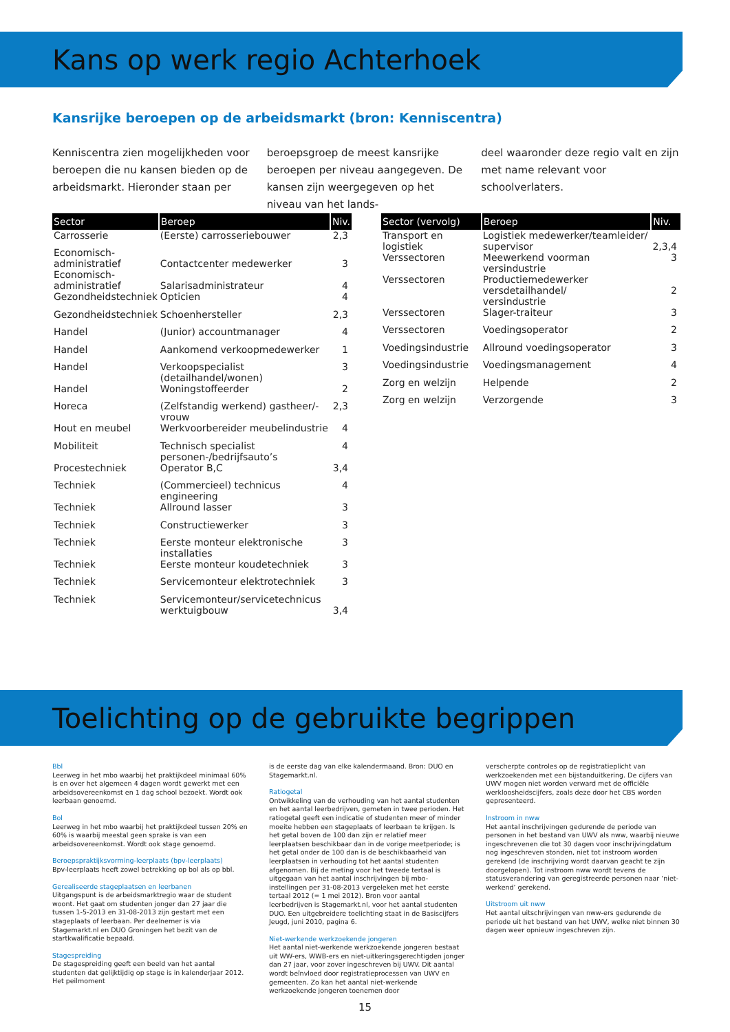Kans op werk regio Achterhoek
Kansrijke beroepen op de arbeidsmarkt (bron: Kenniscentra)
Kenniscentra zien mogelijkheden voor beroepen die nu kansen bieden op de arbeidsmarkt. Hieronder staan per
beroepsgroep de meest kansrijke beroepen per niveau aangegeven. De kansen zijn weergegeven op het niveau van het lands-
deel waaronder deze regio valt en zijn met name relevant voor schoolverlaters.
| Sector | Beroep | Niv. |
| --- | --- | --- |
| Carrosserie | (Eerste) carrosseriebouwer | 2,3 |
| Economisch- administratief | Contactcenter medewerker | 3 |
| Economisch- administratief | Salarisadministrateur | 4 |
| Gezondheidstechniek | Opticien | 4 |
| Gezondheidstechniek | Schoenhersteller | 2,3 |
| Handel | (Junior) accountmanager | 4 |
| Handel | Aankomend verkoopmedewerker | 1 |
| Handel | Verkoopspecialist (detailhandel/wonen) | 3 |
| Handel | Woningstoffeerder | 2 |
| Horeca | (Zelfstandig werkend) gastheer/-vrouw | 2,3 |
| Hout en meubel | Werkvoorbereider meubelindustrie | 4 |
| Mobiliteit | Technisch specialist personen-/bedrijfsauto’s | 4 |
| Procestechniek | Operator B,C | 3,4 |
| Techniek | (Commercieel) technicus engineering | 4 |
| Techniek | Allround lasser | 3 |
| Techniek | Constructiewerker | 3 |
| Techniek | Eerste monteur elektronische installaties | 3 |
| Techniek | Eerste monteur koudetechniek | 3 |
| Techniek | Servicemonteur elektrotechniek | 3 |
| Techniek | Servicemonteur/servicetechnicus werktuigbouw | 3,4 |
| Sector (vervolg) | Beroep | Niv. |
| --- | --- | --- |
| Transport en logistiek | Logistiek medewerker/teamleider/ supervisor | 2,3,4 |
| Verssectoren | Meewerkend voorman versindustrie | 3 |
| Verssectoren | Productiemedewerker versdetailhandel/ versindustrie | 2 |
| Verssectoren | Slager-traiteur | 3 |
| Verssectoren | Voedingsoperator | 2 |
| Voedingsindustrie | Allround voedingsoperator | 3 |
| Voedingsindustrie | Voedingsmanagement | 4 |
| Zorg en welzijn | Helpende | 2 |
| Zorg en welzijn | Verzorgende | 3 |
Toelichting op de gebruikte begrippen
Bbl
Leerweg in het mbo waarbij het praktijkdeel minimaal 60% is en over het algemeen 4 dagen wordt gewerkt met een arbeids­overeenkomst en 1 dag school bezoekt. Wordt ook leerbaan genoemd.
Bol
Leerweg in het mbo waarbij het praktijkdeel tussen 20% en 60% is waarbij meestal geen sprake is van een arbeidsovereenkomst. Wordt ook stage genoemd.
Beroepspraktijksvorming-leerplaats (bpv-leerplaats)
Bpv-leerplaats heeft zowel betrekking op bol als op bbl.
Gerealiseerde stageplaatsen en leerbanen
Uitgangspunt is de arbeidsmarktregio waar de student woont. Het gaat om studenten jonger dan 27 jaar die tussen 1-5-2013 en 31-08-2013 zijn gestart met een stageplaats of leerbaan. Per deelnemer is via Stagemarkt.nl en DUO Groningen het bezit van de startkwalificatie bepaald.
Stagespreiding
De stagespreiding geeft een beeld van het aantal studenten dat gelijktijdig op stage is in kalenderjaar 2012. Het peilmoment
is de eerste dag van elke kalendermaand. Bron: DUO en Stagemarkt.nl.
Ratiogetal
Ontwikkeling van de verhouding van het aantal studenten en het aantal leerbedrijven, gemeten in twee perioden. Het ratiogetal geeft een indicatie of studenten meer of minder moeite hebben een stageplaats of leerbaan te krijgen. Is het getal boven de 100 dan zijn er relatief meer leerplaatsen beschikbaar dan in de vorige meetperiode; is het getal onder de 100 dan is de beschikbaarheid van leerplaatsen in verhouding tot het aantal studenten afgenomen. Bij de meting voor het tweede tertaal is uitgegaan van het aantal inschrijvingen bij mbo-instellingen per 31-08-2013 vergeleken met het eerste tertaal 2012 (= 1 mei 2012). Bron voor aantal leerbedrijven is Stagemarkt.nl, voor het aantal studenten DUO. Een uitgebreidere toelichting staat in de Basiscijfers Jeugd, juni 2010, pagina 6.
Niet-werkende werkzoekende jongeren
Het aantal niet-werkende werkzoekende jongeren bestaat uit WW-ers, WWB-ers en niet-uitkeringsgerechtigden jonger dan 27 jaar, voor zover ingeschreven bij UWV. Dit aantal wordt beïnvloed door registratieprocessen van UWV en gemeenten. Zo kan het aantal niet-werkende werkzoekende jongeren toenemen door
verscherpte controles op de registratieplicht van werkzoeken­den met een bijstanduitkering. De cijfers van UWV mogen niet worden verward met de officiële werkloosheidscijfers, zoals deze door het CBS worden gepresenteerd.
Instroom in nww
Het aantal inschrijvingen gedurende de periode van personen in het bestand van UWV als nww, waarbij nieuwe ingeschrevenen die tot 30 dagen voor inschrijvingdatum nog ingeschreven ston­den, niet tot instroom worden gerekend (de inschrijving wordt daarvan geacht te zijn doorgelopen). Tot instroom nww wordt tevens de statusverandering van geregistreerde personen naar ‘niet-werkend’ gerekend.
Uitstroom uit nww
Het aantal uitschrijvingen van nww-ers gedurende de periode uit het bestand van het UWV, welke niet binnen 30 dagen weer opnieuw ingeschreven zijn.
15